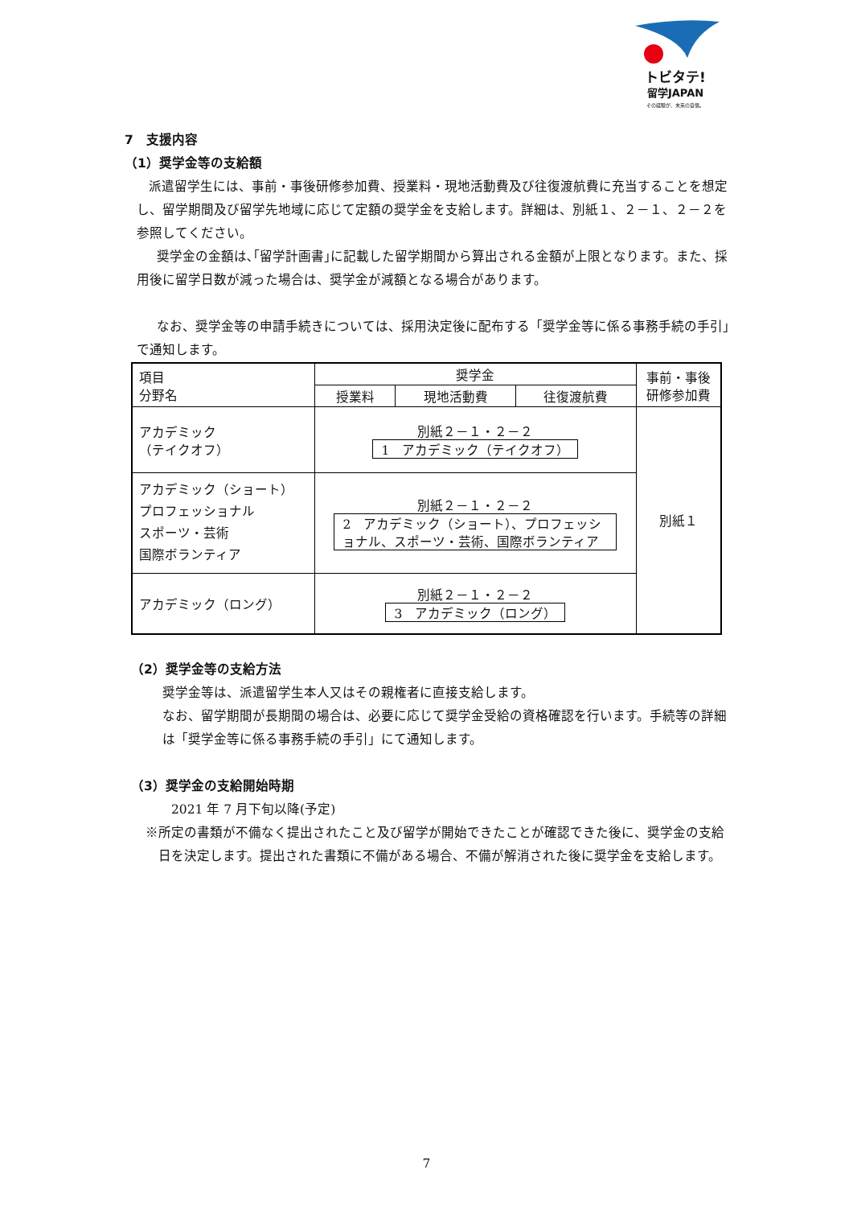トビタテ!
留学JAPAN
その経験が、未来の自信。
7　支援内容
（1）奨学金等の支給額
派遣留学生には、事前・事後研修参加費、授業料・現地活動費及び往復渡航費に充当することを想定し、留学期間及び留学先地域に応じて定額の奨学金を支給します。詳細は、別紙１、２－１、２－２を参照してください。
奨学金の金額は､｢留学計画書｣に記載した留学期間から算出される金額が上限となります。また、採用後に留学日数が減った場合は、奨学金が減額となる場合があります。
なお、奨学金等の申請手続きについては、採用決定後に配布する「奨学金等に係る事務手続の手引」で通知します。
| 項目 分野名 | 奨学金 | | | 事前・事後 研修参加費 |
| --- | --- | --- | --- | --- |
| | 授業料 | 現地活動費 | 往復渡航費 | |
| アカデミック （テイクオフ） | 別紙２－１・２－２ 1 アカデミック（テイクオフ） | | | 別紙１ |
| アカデミック（ショート） プロフェッショナル スポーツ・芸術 国際ボランティア | 別紙２－１・２－２ 2 アカデミック（ショート）、プロフェッショナル、スポーツ・芸術、国際ボランティア | | | |
| アカデミック（ロング） | 別紙２－１・２－２ 3 アカデミック（ロング） | | | |
（2）奨学金等の支給方法
奨学金等は、派遣留学生本人又はその親権者に直接支給します。
なお、留学期間が長期間の場合は、必要に応じて奨学金受給の資格確認を行います。手続等の詳細は「奨学金等に係る事務手続の手引」にて通知します。
（3）奨学金の支給開始時期
2021 年 7 月下旬以降(予定)
※所定の書類が不備なく提出されたこと及び留学が開始できたことが確認できた後に、奨学金の支給日を決定します。提出された書類に不備がある場合、不備が解消された後に奨学金を支給します。
7